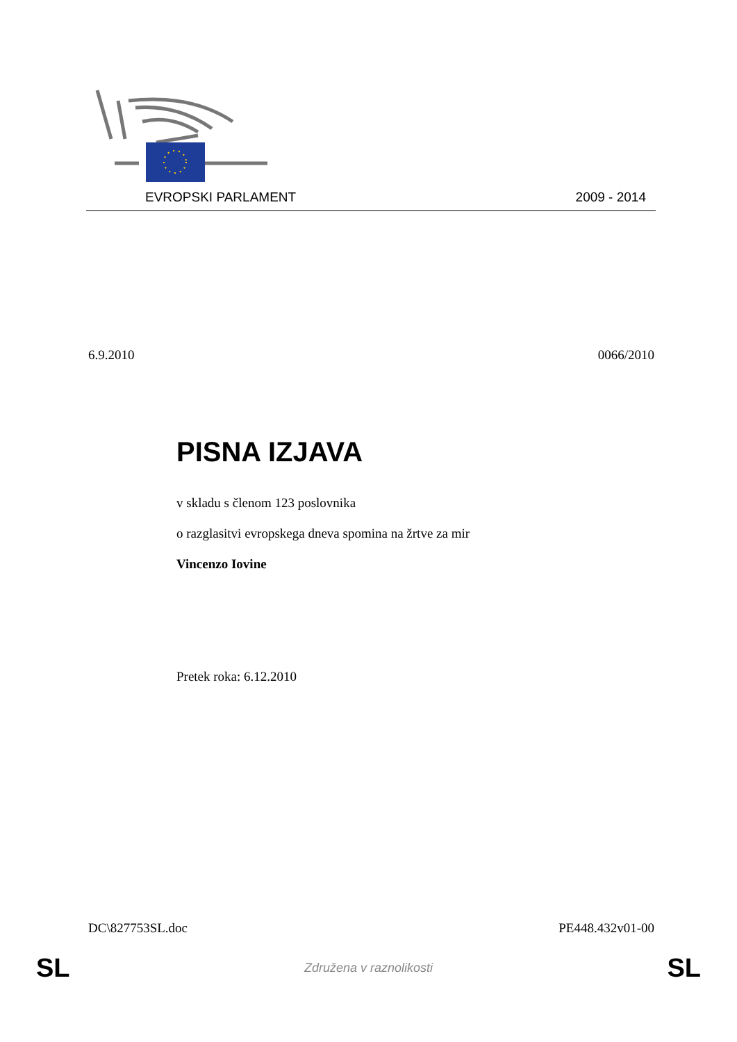EVROPSKI PARLAMENT 2009 - 2014
6.9.2010 0066/2010
PISNA IZJAVA
v skladu s členom 123 poslovnika
o razglasitvi evropskega dneva spomina na žrtve za mir
Vincenzo Iovine
Pretek roka: 6.12.2010
DC\827753SL.doc PE448.432v01-00
SL Združena v raznolikosti SL